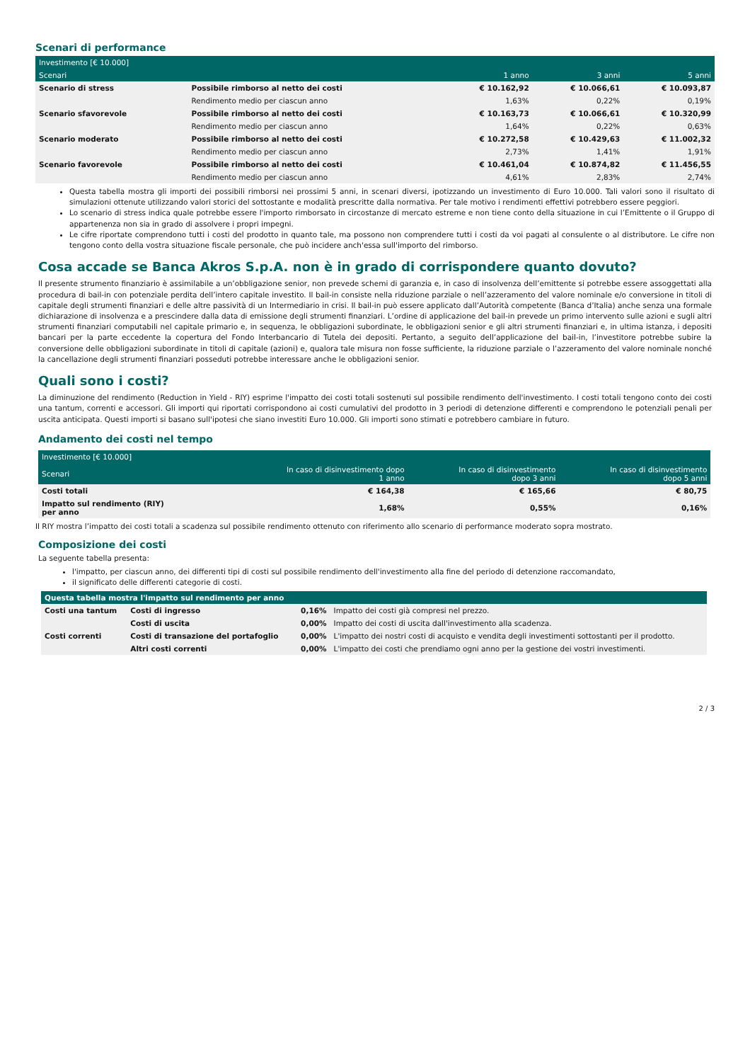Scenari di performance
| Investimento [€ 10.000] | | | | |
| --- | --- | --- | --- | --- |
| Scenari | | 1 anno | 3 anni | 5 anni |
| Scenario di stress | Possibile rimborso al netto dei costi | € 10.162,92 | € 10.066,61 | € 10.093,87 |
| | Rendimento medio per ciascun anno | 1,63% | 0,22% | 0,19% |
| Scenario sfavorevole | Possibile rimborso al netto dei costi | € 10.163,73 | € 10.066,61 | € 10.320,99 |
| | Rendimento medio per ciascun anno | 1,64% | 0,22% | 0,63% |
| Scenario moderato | Possibile rimborso al netto dei costi | € 10.272,58 | € 10.429,63 | € 11.002,32 |
| | Rendimento medio per ciascun anno | 2,73% | 1,41% | 1,91% |
| Scenario favorevole | Possibile rimborso al netto dei costi | € 10.461,04 | € 10.874,82 | € 11.456,55 |
| | Rendimento medio per ciascun anno | 4,61% | 2,83% | 2,74% |
Questa tabella mostra gli importi dei possibili rimborsi nei prossimi 5 anni, in scenari diversi, ipotizzando un investimento di Euro 10.000. Tali valori sono il risultato di simulazioni ottenute utilizzando valori storici del sottostante e modalità prescritte dalla normativa. Per tale motivo i rendimenti effettivi potrebbero essere peggiori.
Lo scenario di stress indica quale potrebbe essere l'importo rimborsato in circostanze di mercato estreme e non tiene conto della situazione in cui l’Emittente o il Gruppo di appartenenza non sia in grado di assolvere i propri impegni.
Le cifre riportate comprendono tutti i costi del prodotto in quanto tale, ma possono non comprendere tutti i costi da voi pagati al consulente o al distributore. Le cifre non tengono conto della vostra situazione fiscale personale, che può incidere anch'essa sull'importo del rimborso.
Cosa accade se Banca Akros S.p.A. non è in grado di corrispondere quanto dovuto?
Il presente strumento finanziario è assimilabile a un’obbligazione senior, non prevede schemi di garanzia e, in caso di insolvenza dell’emittente si potrebbe essere assoggettati alla procedura di bail-in con potenziale perdita dell’intero capitale investito. Il bail-in consiste nella riduzione parziale o nell’azzeramento del valore nominale e/o conversione in titoli di capitale degli strumenti finanziari e delle altre passività di un Intermediario in crisi. Il bail-in può essere applicato dall’Autorità competente (Banca d’Italia) anche senza una formale dichiarazione di insolvenza e a prescindere dalla data di emissione degli strumenti finanziari. L’ordine di applicazione del bail-in prevede un primo intervento sulle azioni e sugli altri strumenti finanziari computabili nel capitale primario e, in sequenza, le obbligazioni subordinate, le obbligazioni senior e gli altri strumenti finanziari e, in ultima istanza, i depositi bancari per la parte eccedente la copertura del Fondo Interbancario di Tutela dei depositi. Pertanto, a seguito dell’applicazione del bail-in, l’investitore potrebbe subire la conversione delle obbligazioni subordinate in titoli di capitale (azioni) e, qualora tale misura non fosse sufficiente, la riduzione parziale o l’azzeramento del valore nominale nonché la cancellazione degli strumenti finanziari posseduti potrebbe interessare anche le obbligazioni senior.
Quali sono i costi?
La diminuzione del rendimento (Reduction in Yield - RIY) esprime l'impatto dei costi totali sostenuti sul possibile rendimento dell'investimento. I costi totali tengono conto dei costi una tantum, correnti e accessori. Gli importi qui riportati corrispondono ai costi cumulativi del prodotto in 3 periodi di detenzione differenti e comprendono le potenziali penali per uscita anticipata. Questi importi si basano sull'ipotesi che siano investiti Euro 10.000. Gli importi sono stimati e potrebbero cambiare in futuro.
Andamento dei costi nel tempo
| Investimento [€ 10.000] | | | |
| --- | --- | --- | --- |
| Scenari | In caso di disinvestimento dopo 1 anno | In caso di disinvestimento dopo 3 anni | In caso di disinvestimento dopo 5 anni |
| Costi totali | € 164,38 | € 165,66 | € 80,75 |
| Impatto sul rendimento (RIY) per anno | 1,68% | 0,55% | 0,16% |
Il RIY mostra l’impatto dei costi totali a scadenza sul possibile rendimento ottenuto con riferimento allo scenario di performance moderato sopra mostrato.
Composizione dei costi
La seguente tabella presenta:
l'impatto, per ciascun anno, dei differenti tipi di costi sul possibile rendimento dell'investimento alla fine del periodo di detenzione raccomandato,
il significato delle differenti categorie di costi.
| Questa tabella mostra l'impatto sul rendimento per anno | | | |
| --- | --- | --- | --- |
| Costi una tantum | Costi di ingresso | 0,16% | Impatto dei costi già compresi nel prezzo. |
| | Costi di uscita | 0,00% | Impatto dei costi di uscita dall'investimento alla scadenza. |
| Costi correnti | Costi di transazione del portafoglio | 0,00% | L'impatto dei nostri costi di acquisto e vendita degli investimenti sottostanti per il prodotto. |
| | Altri costi correnti | 0,00% | L'impatto dei costi che prendiamo ogni anno per la gestione dei vostri investimenti. |
2 / 3